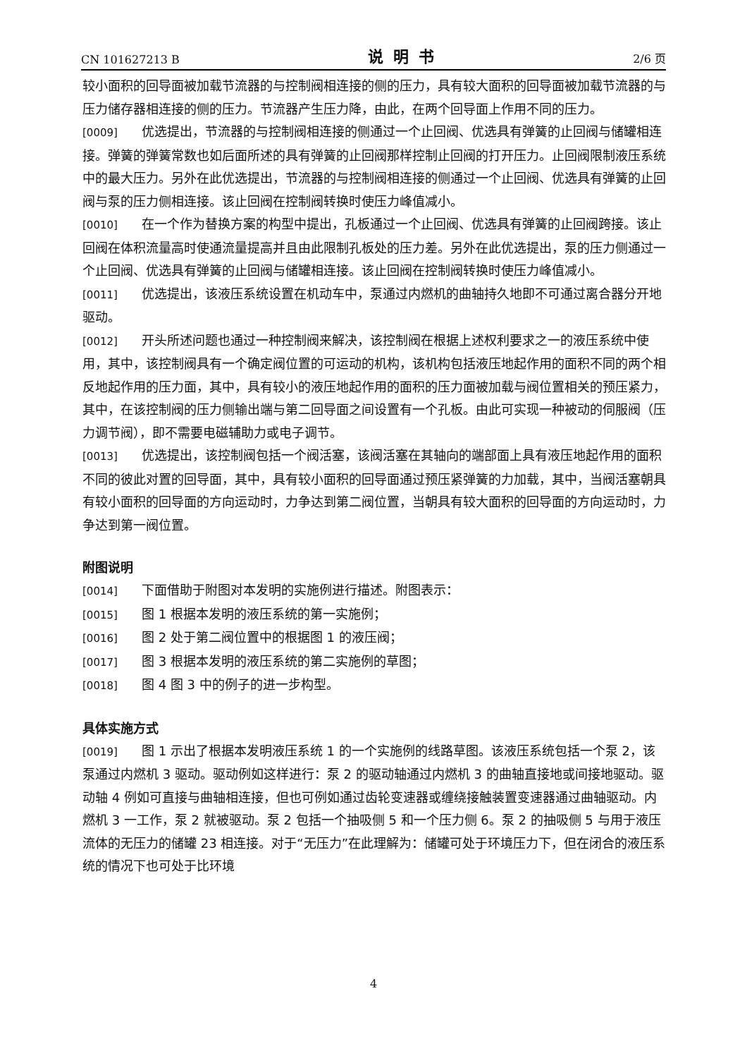CN 101627213 B 说明书 2/6 页
较小面积的回导面被加载节流器的与控制阀相连接的侧的压力，具有较大面积的回导面被加载节流器的与压力储存器相连接的侧的压力。节流器产生压力降，由此，在两个回导面上作用不同的压力。
[0009] 优选提出，节流器的与控制阀相连接的侧通过一个止回阀、优选具有弹簧的止回阀与储罐相连接。弹簧的弹簧常数也如后面所述的具有弹簧的止回阀那样控制止回阀的打开压力。止回阀限制液压系统中的最大压力。另外在此优选提出，节流器的与控制阀相连接的侧通过一个止回阀、优选具有弹簧的止回阀与泵的压力侧相连接。该止回阀在控制阀转换时使压力峰值减小。
[0010] 在一个作为替换方案的构型中提出，孔板通过一个止回阀、优选具有弹簧的止回阀跨接。该止回阀在体积流量高时使通流量提高并且由此限制孔板处的压力差。另外在此优选提出，泵的压力侧通过一个止回阀、优选具有弹簧的止回阀与储罐相连接。该止回阀在控制阀转换时使压力峰值减小。
[0011] 优选提出，该液压系统设置在机动车中，泵通过内燃机的曲轴持久地即不可通过离合器分开地驱动。
[0012] 开头所述问题也通过一种控制阀来解决，该控制阀在根据上述权利要求之一的液压系统中使用，其中，该控制阀具有一个确定阀位置的可运动的机构，该机构包括液压地起作用的面积不同的两个相反地起作用的压力面，其中，具有较小的液压地起作用的面积的压力面被加载与阀位置相关的预压紧力，其中，在该控制阀的压力侧输出端与第二回导面之间设置有一个孔板。由此可实现一种被动的伺服阀（压力调节阀），即不需要电磁辅助力或电子调节。
[0013] 优选提出，该控制阀包括一个阀活塞，该阀活塞在其轴向的端部面上具有液压地起作用的面积不同的彼此对置的回导面，其中，具有较小面积的回导面通过预压紧弹簧的力加载，其中，当阀活塞朝具有较小面积的回导面的方向运动时，力争达到第二阀位置，当朝具有较大面积的回导面的方向运动时，力争达到第一阀位置。
附图说明
[0014] 下面借助于附图对本发明的实施例进行描述。附图表示：
[0015] 图 1 根据本发明的液压系统的第一实施例；
[0016] 图 2 处于第二阀位置中的根据图 1 的液压阀；
[0017] 图 3 根据本发明的液压系统的第二实施例的草图；
[0018] 图 4 图 3 中的例子的进一步构型。
具体实施方式
[0019] 图 1 示出了根据本发明液压系统 1 的一个实施例的线路草图。该液压系统包括一个泵 2，该泵通过内燃机 3 驱动。驱动例如这样进行：泵 2 的驱动轴通过内燃机 3 的曲轴直接地或间接地驱动。驱动轴 4 例如可直接与曲轴相连接，但也可例如通过齿轮变速器或缠绕接触装置变速器通过曲轴驱动。内燃机 3 一工作，泵 2 就被驱动。泵 2 包括一个抽吸侧 5 和一个压力侧 6。泵 2 的抽吸侧 5 与用于液压流体的无压力的储罐 23 相连接。对于“无压力”在此理解为：储罐可处于环境压力下，但在闭合的液压系统的情况下也可处于比环境
4